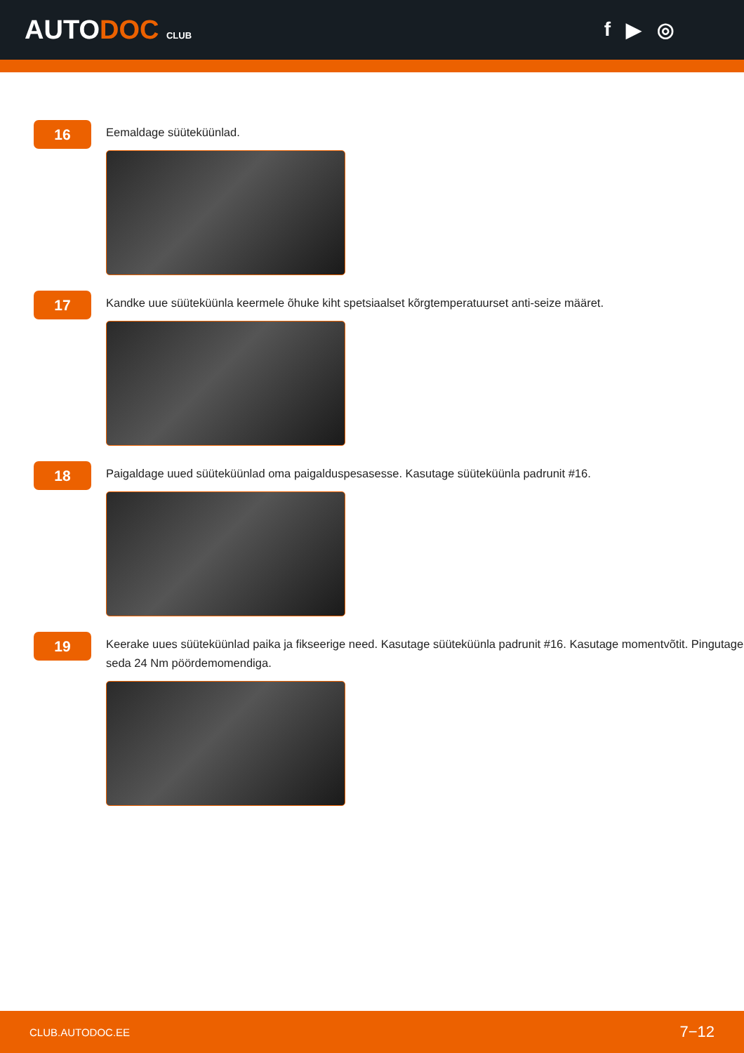AUTODOC CLUB
f ▶ ◎
16
Eemaldage süüteküünlad.
17
Kandke uue süüteküünla keermele õhuke kiht spetsiaalset kõrgtemperatuurset anti-seize määret.
18
Paigaldage uued süüteküünlad oma paigalduspesasesse. Kasutage süüteküünla padrunit #16.
19
Keerake uues süüteküünlad paika ja fikseerige need. Kasutage süüteküünla padrunit #16. Kasutage momentvõtit. Pingutage seda 24 Nm pöördemomendiga.
CLUB.AUTODOC.EE 7−12